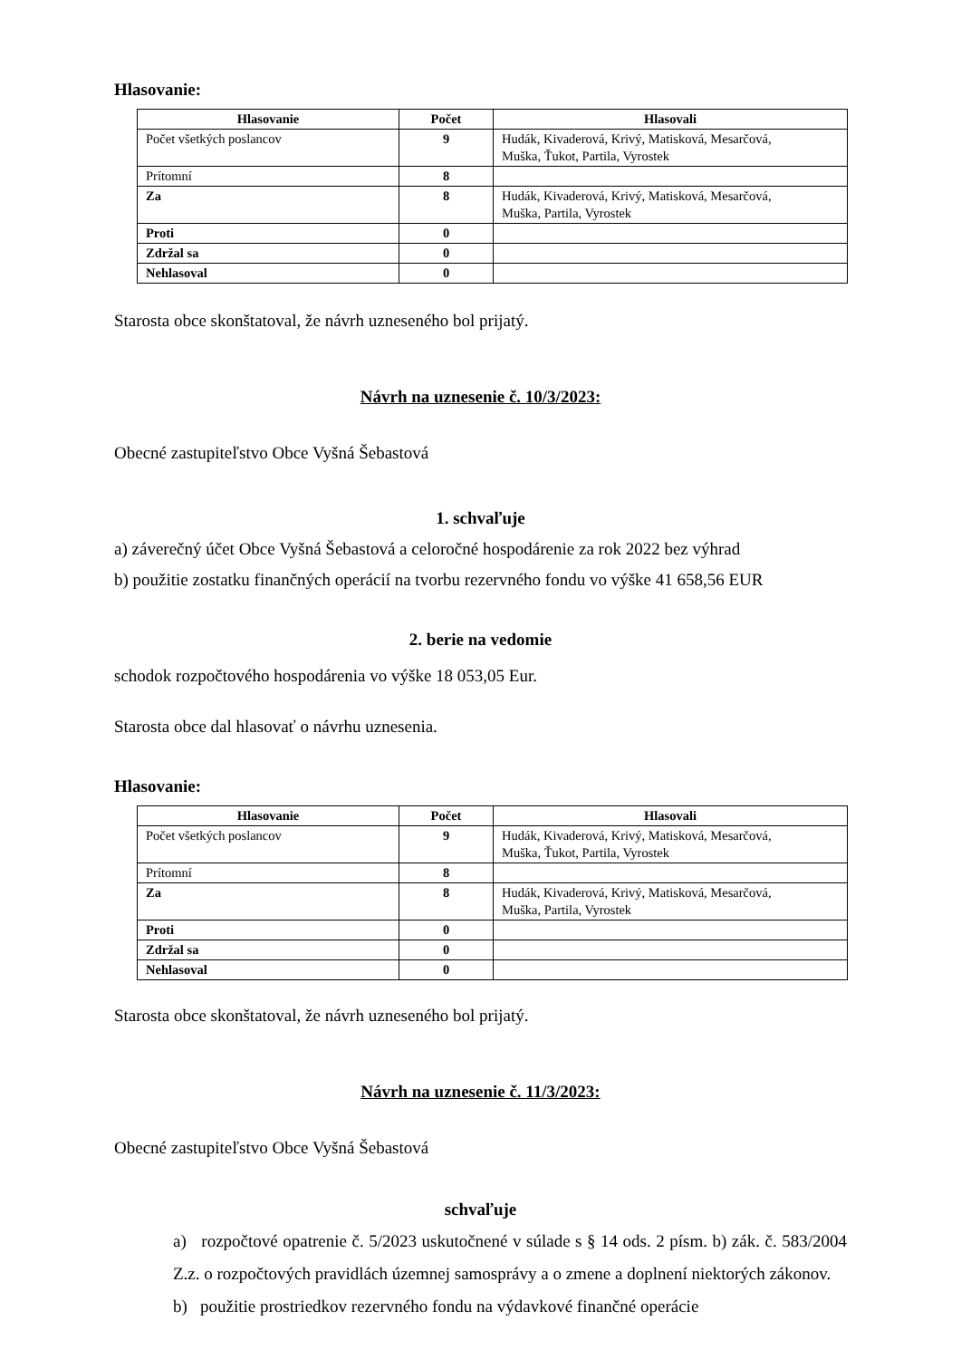Hlasovanie:
| Hlasovanie | Počet | Hlasovali |
| --- | --- | --- |
| Počet všetkých poslancov | 9 | Hudák, Kivaderová, Krivý, Matisková, Mesarčová, Muška, Ťukot, Partila, Vyrostek |
| Prítomní | 8 | |
| Za | 8 | Hudák, Kivaderová, Krivý, Matisková, Mesarčová, Muška, Partila, Vyrostek |
| Proti | 0 | |
| Zdržal sa | 0 | |
| Nehlasoval | 0 | |
Starosta obce skonštatoval, že návrh uzneseného bol prijatý.
Návrh na uznesenie č. 10/3/2023:
Obecné zastupiteľstvo Obce Vyšná Šebastová
1. schvaľuje
a) záverečný účet Obce Vyšná Šebastová a celoročné hospodárenie za rok 2022 bez výhrad
b) použitie zostatku finančných operácií na tvorbu rezervného fondu vo výške 41 658,56 EUR
2. berie na vedomie
schodok rozpočtového hospodárenia vo výške 18 053,05 Eur.
Starosta obce dal hlasovať o návrhu uznesenia.
Hlasovanie:
| Hlasovanie | Počet | Hlasovali |
| --- | --- | --- |
| Počet všetkých poslancov | 9 | Hudák, Kivaderová, Krivý, Matisková, Mesarčová, Muška, Ťukot, Partila, Vyrostek |
| Prítomní | 8 | |
| Za | 8 | Hudák, Kivaderová, Krivý, Matisková, Mesarčová, Muška, Partila, Vyrostek |
| Proti | 0 | |
| Zdržal sa | 0 | |
| Nehlasoval | 0 | |
Starosta obce skonštatoval, že návrh uzneseného bol prijatý.
Návrh na uznesenie č. 11/3/2023:
Obecné zastupiteľstvo Obce Vyšná Šebastová
schvaľuje
a) rozpočtové opatrenie č. 5/2023 uskutočnené v súlade s § 14 ods. 2 písm. b) zák. č. 583/2004 Z.z. o rozpočtových pravidlách územnej samosprávy a o zmene a doplnení niektorých zákonov.
b) použitie prostriedkov rezervného fondu na výdavkové finančné operácie